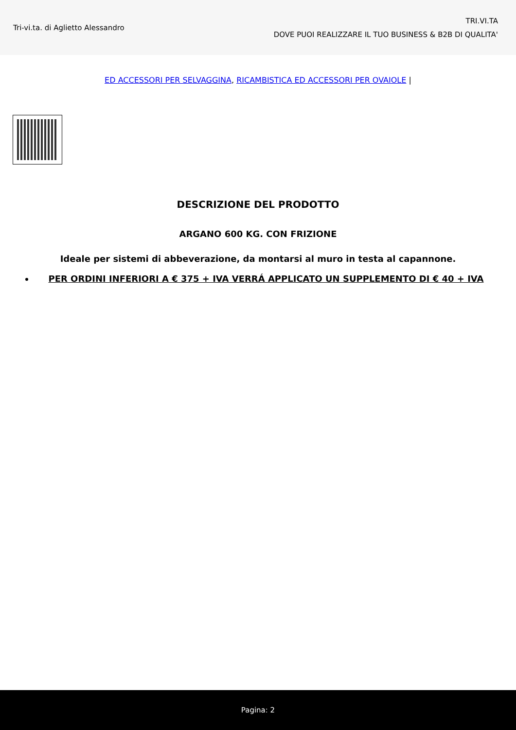Tri-vi.ta. di Aglietto Alessandro
TRI.VI.TA
DOVE PUOI REALIZZARE IL TUO BUSINESS & B2B DI QUALITA'
ED ACCESSORI PER SELVAGGINA, RICAMBISTICA ED ACCESSORI PER OVAIOLE |
DESCRIZIONE DEL PRODOTTO
ARGANO 600 KG. CON FRIZIONE
Ideale per sistemi di abbeverazione, da montarsi al muro in testa al capannone.
PER ORDINI INFERIORI A € 375 + IVA VERRÁ APPLICATO UN SUPPLEMENTO DI € 40 + IVA
Pagina: 2